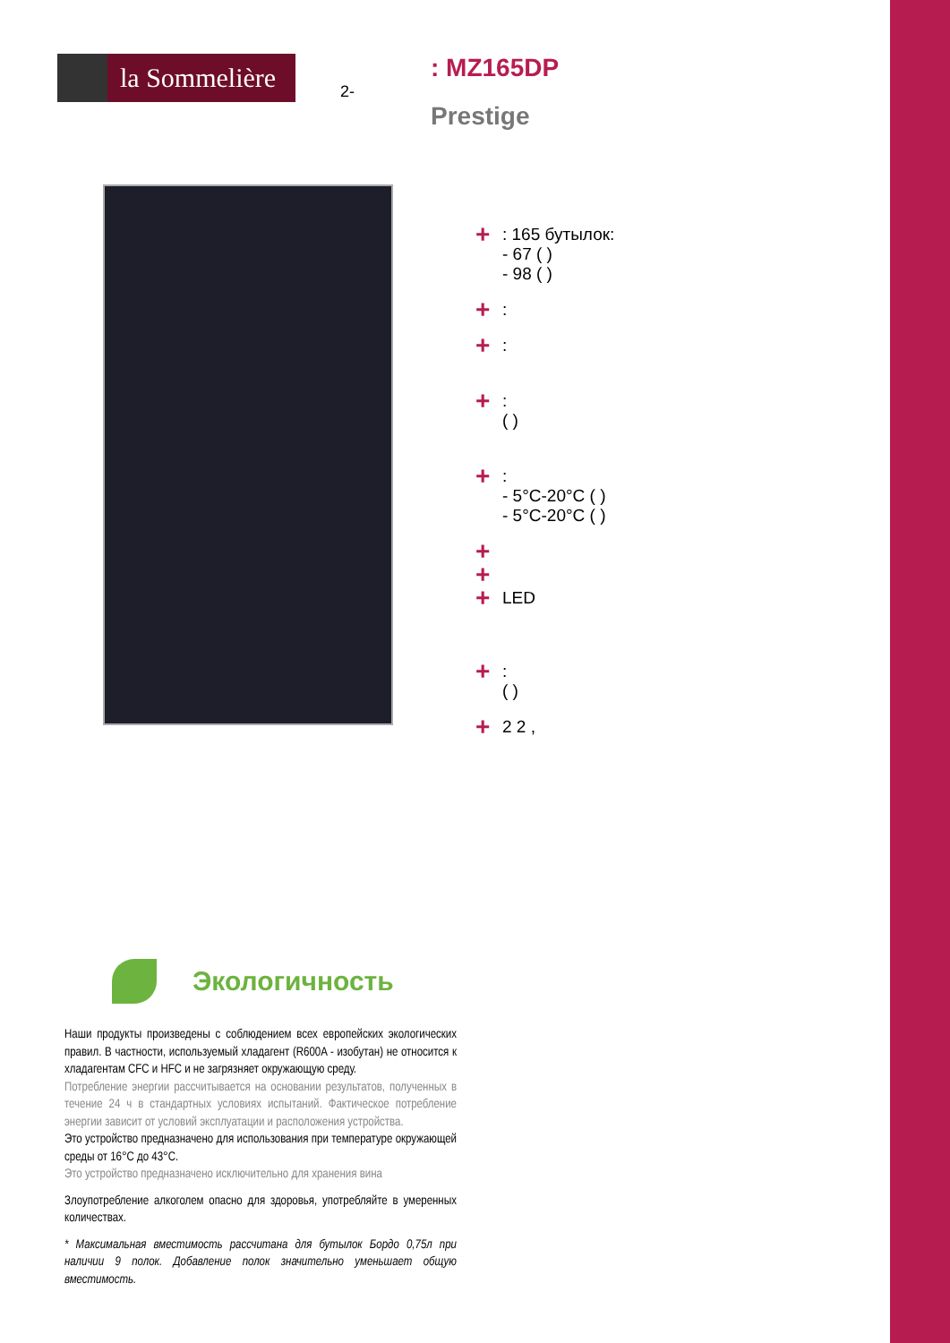la Sommelière
2-
: MZ165DP
Prestige
+
: 165 бутылок:
- 67 ( )
- 98 ( )
+
:
+
:
+
:
( )
+
:
- 5°C-20°C ( )
- 5°C-20°C ( )
+
+
+
LED
+
:
( )
+
2 2 ,
Экологичность
Наши продукты произведены с соблюдением всех европейских экологических правил. В частности, используемый хладагент (R600A - изобутан) не относится к хладагентам CFC и HFC и не загрязняет окружающую среду.
Потребление энергии рассчитывается на основании результатов, полученных в течение 24 ч в стандартных условиях испытаний. Фактическое потребление энергии зависит от условий эксплуатации и расположения устройства.
Это устройство предназначено для использования при температуре окружающей среды от 16°C до 43°C.
Это устройство предназначено исключительно для хранения вина
Злоупотребление алкоголем опасно для здоровья, употребляйте в умеренных количествах.
* Максимальная вместимость рассчитана для бутылок Бордо 0,75л при наличии 9 полок. Добавление полок значительно уменьшает общую вместимость.